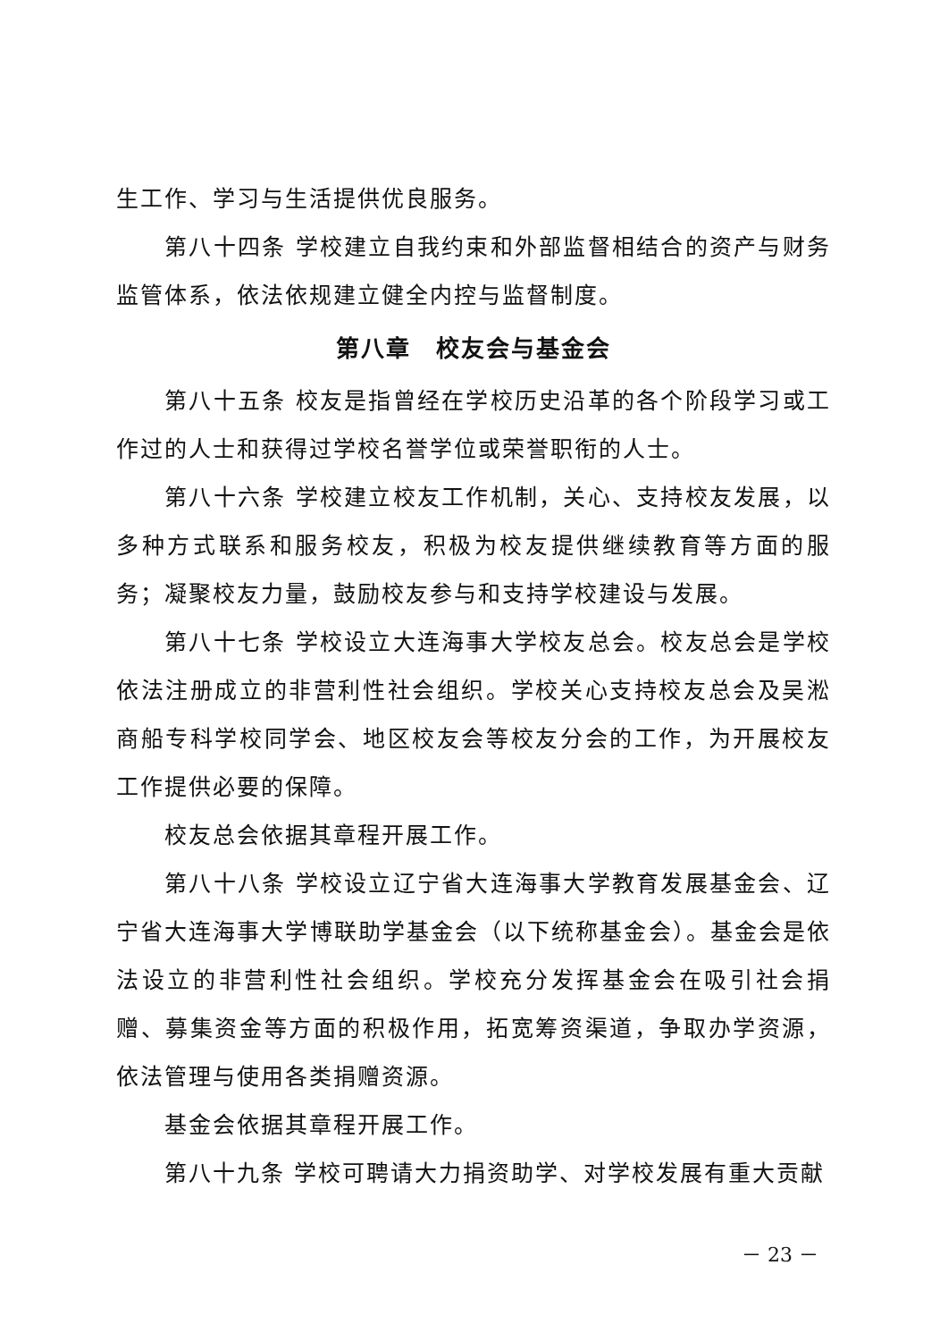生工作、学习与生活提供优良服务。
第八十四条 学校建立自我约束和外部监督相结合的资产与财务监管体系，依法依规建立健全内控与监督制度。
第八章　校友会与基金会
第八十五条 校友是指曾经在学校历史沿革的各个阶段学习或工作过的人士和获得过学校名誉学位或荣誉职衔的人士。
第八十六条 学校建立校友工作机制，关心、支持校友发展，以多种方式联系和服务校友，积极为校友提供继续教育等方面的服务；凝聚校友力量，鼓励校友参与和支持学校建设与发展。
第八十七条 学校设立大连海事大学校友总会。校友总会是学校依法注册成立的非营利性社会组织。学校关心支持校友总会及吴淞商船专科学校同学会、地区校友会等校友分会的工作，为开展校友工作提供必要的保障。
校友总会依据其章程开展工作。
第八十八条 学校设立辽宁省大连海事大学教育发展基金会、辽宁省大连海事大学博联助学基金会（以下统称基金会）。基金会是依法设立的非营利性社会组织。学校充分发挥基金会在吸引社会捐赠、募集资金等方面的积极作用，拓宽筹资渠道，争取办学资源，依法管理与使用各类捐赠资源。
基金会依据其章程开展工作。
第八十九条 学校可聘请大力捐资助学、对学校发展有重大贡献
－ 23 －